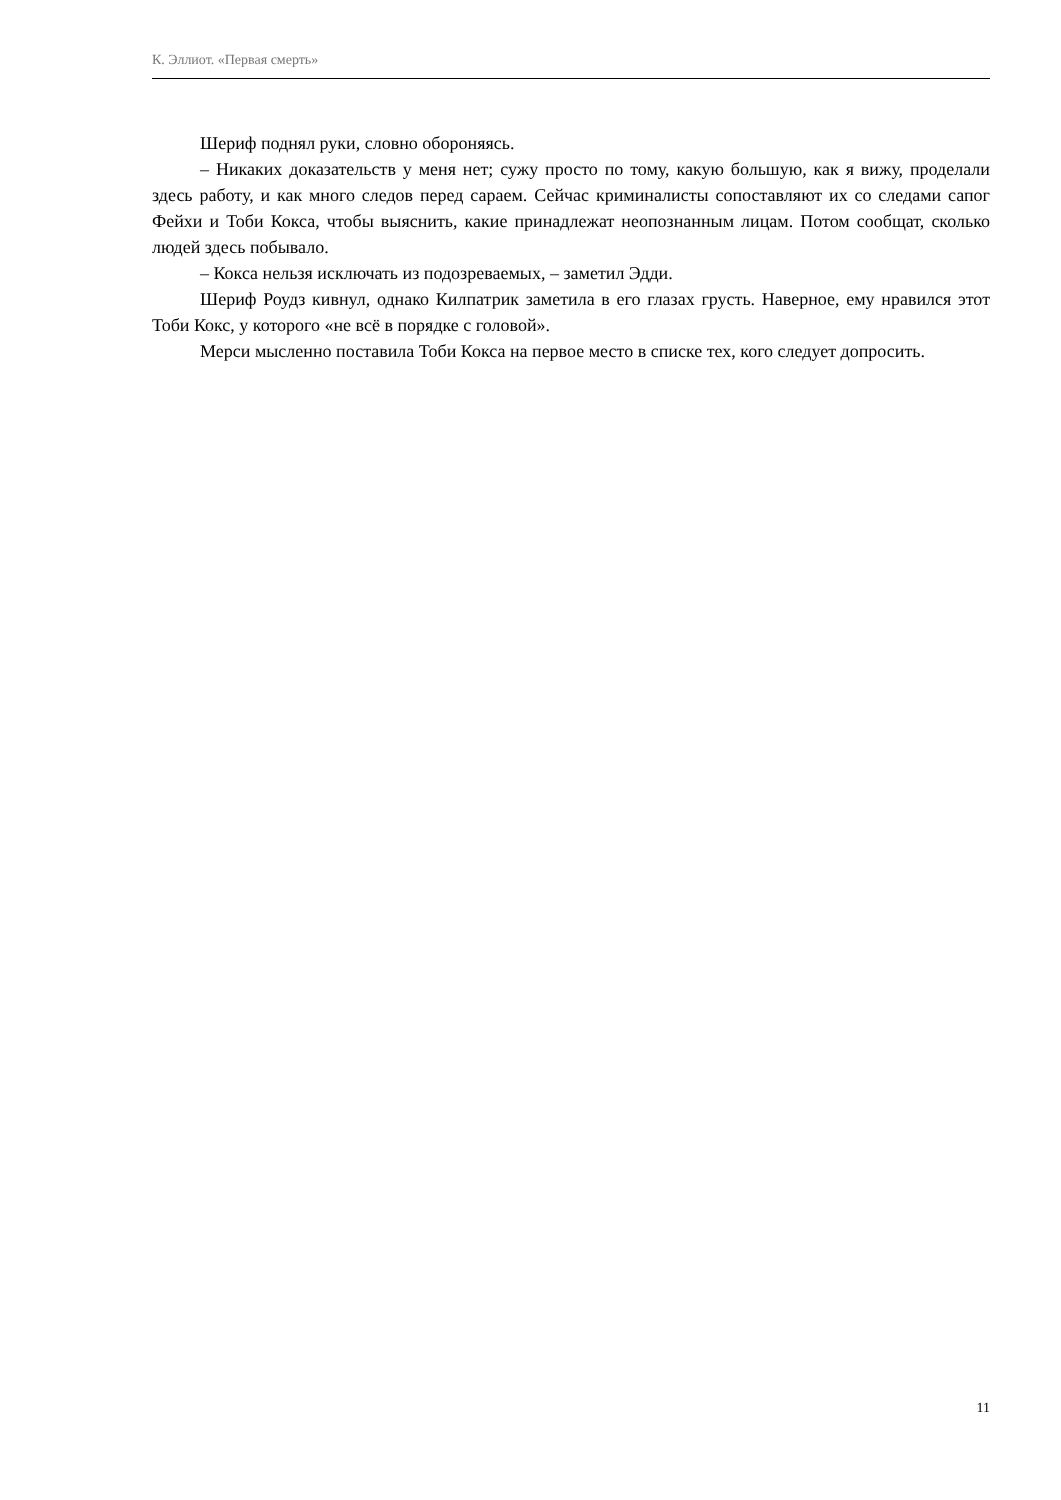К. Эллиот. «Первая смерть»
Шериф поднял руки, словно обороняясь.
– Никаких доказательств у меня нет; сужу просто по тому, какую большую, как я вижу, проделали здесь работу, и как много следов перед сараем. Сейчас криминалисты сопоставляют их со следами сапог Фейхи и Тоби Кокса, чтобы выяснить, какие принадлежат неопознанным лицам. Потом сообщат, сколько людей здесь побывало.
– Кокса нельзя исключать из подозреваемых, – заметил Эдди.
Шериф Роудз кивнул, однако Килпатрик заметила в его глазах грусть. Наверное, ему нравился этот Тоби Кокс, у которого «не всё в порядке с головой».
Мерси мысленно поставила Тоби Кокса на первое место в списке тех, кого следует допросить.
11